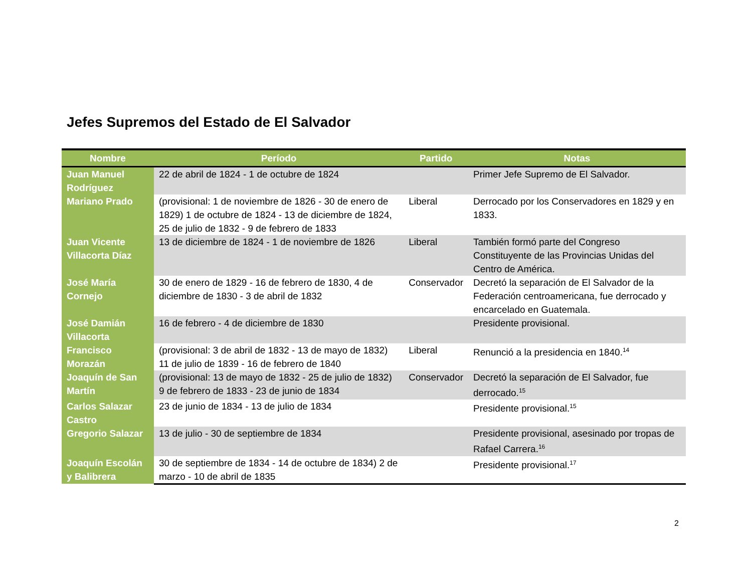Jefes Supremos del Estado de El Salvador
| Nombre | Período | Partido | Notas |
| --- | --- | --- | --- |
| Juan Manuel Rodríguez | 22 de abril de 1824 - 1 de octubre de 1824 | | Primer Jefe Supremo de El Salvador. |
| Mariano Prado | (provisional: 1 de noviembre de 1826 - 30 de enero de 1829) 1 de octubre de 1824 - 13 de diciembre de 1824, 25 de julio de 1832 - 9 de febrero de 1833 | Liberal | Derrocado por los Conservadores en 1829 y en 1833. |
| Juan Vicente Villacorta Díaz | 13 de diciembre de 1824 - 1 de noviembre de 1826 | Liberal | También formó parte del Congreso Constituyente de las Provincias Unidas del Centro de América. |
| José María Cornejo | 30 de enero de 1829 - 16 de febrero de 1830, 4 de diciembre de 1830 - 3 de abril de 1832 | Conservador | Decretó la separación de El Salvador de la Federación centroamericana, fue derrocado y encarcelado en Guatemala. |
| José Damián Villacorta | 16 de febrero - 4 de diciembre de 1830 | | Presidente provisional. |
| Francisco Morazán | (provisional: 3 de abril de 1832 - 13 de mayo de 1832) 11 de julio de 1839 - 16 de febrero de 1840 | Liberal | Renunció a la presidencia en 1840.<sup>14</sup> |
| Joaquín de San Martín | (provisional: 13 de mayo de 1832 - 25 de julio de 1832) 9 de febrero de 1833 - 23 de junio de 1834 | Conservador | Decretó la separación de El Salvador, fue derrocado.<sup>15</sup> |
| Carlos Salazar Castro | 23 de junio de 1834 - 13 de julio de 1834 | | Presidente provisional.<sup>15</sup> |
| Gregorio Salazar | 13 de julio - 30 de septiembre de 1834 | | Presidente provisional, asesinado por tropas de Rafael Carrera.<sup>16</sup> |
| Joaquín Escolán y Balibrera | 30 de septiembre de 1834 - 14 de octubre de 1834) 2 de marzo - 10 de abril de 1835 | | Presidente provisional.<sup>17</sup> |
2